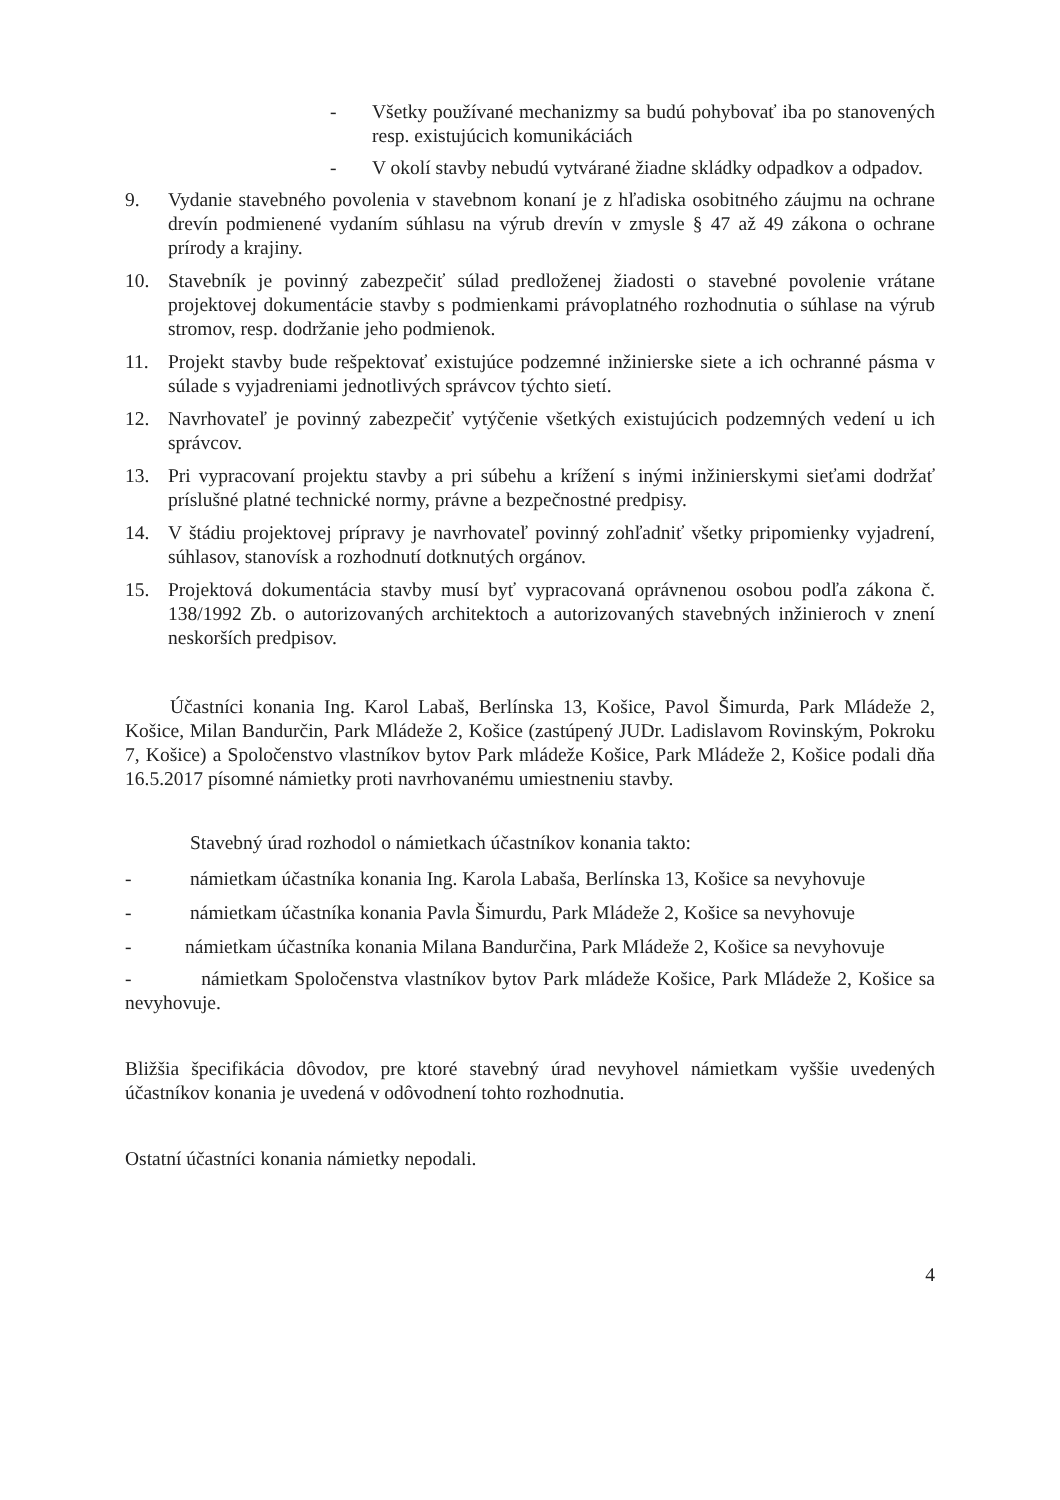- Všetky používané mechanizmy sa budú pohybovať iba po stanovených resp. existujúcich komunikáciách
- V okolí stavby nebudú vytvárané žiadne skládky odpadkov a odpadov.
9. Vydanie stavebného povolenia v stavebnom konaní je z hľadiska osobitného záujmu na ochrane drevín podmienené vydaním súhlasu na výrub drevín v zmysle § 47 až 49 zákona o ochrane prírody a krajiny.
10. Stavebník je povinný zabezpečiť súlad predloženej žiadosti o stavebné povolenie vrátane projektovej dokumentácie stavby s podmienkami právoplatného rozhodnutia o súhlase na výrub stromov, resp. dodržanie jeho podmienok.
11. Projekt stavby bude rešpektovať existujúce podzemné inžinierske siete a ich ochranné pásma v súlade s vyjadreniami jednotlivých správcov týchto sietí.
12. Navrhovateľ je povinný zabezpečiť vytýčenie všetkých existujúcich podzemných vedení u ich správcov.
13. Pri vypracovaní projektu stavby a pri súbehu a krížení s inými inžinierskymi sieťami dodržať príslušné platné technické normy, právne a bezpečnostné predpisy.
14. V štádiu projektovej prípravy je navrhovateľ povinný zohľadniť všetky pripomienky vyjadrení, súhlasov, stanovísk a rozhodnutí dotknutých orgánov.
15. Projektová dokumentácia stavby musí byť vypracovaná oprávnenou osobou podľa zákona č. 138/1992 Zb. o autorizovaných architektoch a autorizovaných stavebných inžinieroch v znení neskorších predpisov.
Účastníci konania Ing. Karol Labaš, Berlínska 13, Košice, Pavol Šimurda, Park Mládeže 2, Košice, Milan Bandurčin, Park Mládeže 2, Košice (zastúpený JUDr. Ladislavom Rovinským, Pokroku 7, Košice) a Spoločenstvo vlastníkov bytov Park mládeže Košice, Park Mládeže 2, Košice podali dňa 16.5.2017 písomné námietky proti navrhovanému umiestneniu stavby.
Stavebný úrad rozhodol o námietkach účastníkov konania takto:
- námietkam účastníka konania Ing. Karola Labaša, Berlínska 13, Košice sa nevyhovuje
- námietkam účastníka konania Pavla Šimurdu, Park Mládeže 2, Košice sa nevyhovuje
- námietkam účastníka konania Milana Bandurčina, Park Mládeže 2, Košice sa nevyhovuje
- námietkam Spoločenstva vlastníkov bytov Park mládeže Košice, Park Mládeže 2, Košice sa nevyhovuje.
Bližšia špecifikácia dôvodov, pre ktoré stavebný úrad nevyhovel námietkam vyššie uvedených účastníkov konania je uvedená v odôvodnení tohto rozhodnutia.
Ostatní účastníci konania námietky nepodali.
4